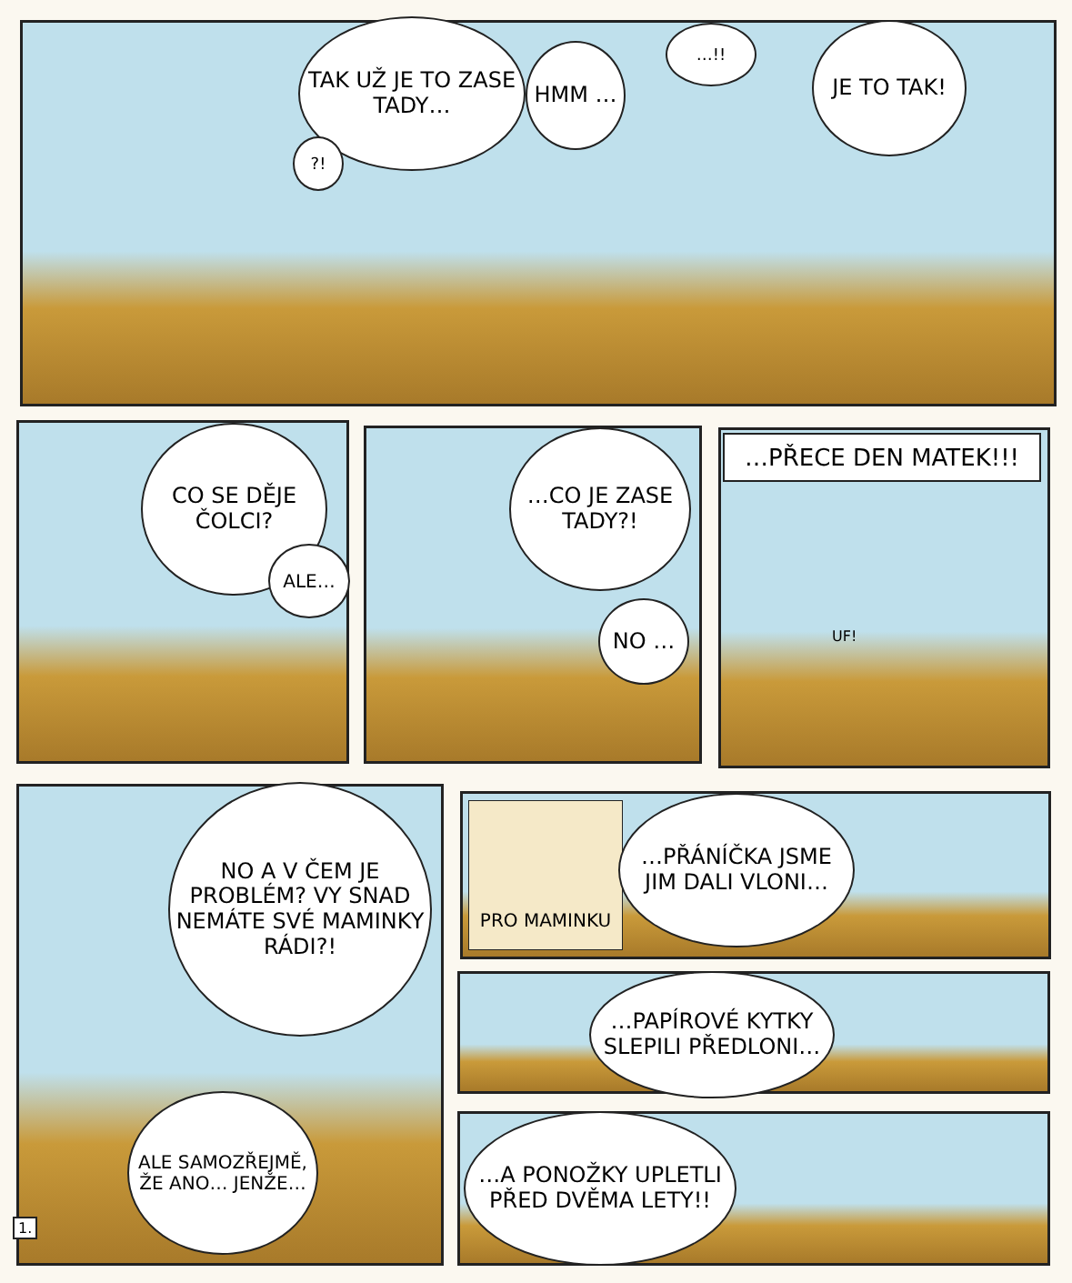TAK UŽ JE TO ZASE TADY…
?!
HMM …
…!! JE TO TAK!
CO SE DĚJE ČOLCI?
ALE…
…CO JE ZASE TADY?!
NO …
…PŘECE DEN MATEK!!!
UF!
NO A V ČEM JE PROBLÉM? VY SNAD NEMÁTE SVÉ MAMINKY RÁDI?!
ALE SAMOZŘEJMĚ, ŽE ANO… JENŽE…
1.
PRO MAMINKU
…PŘÁNÍČKA JSME JIM DALI VLONI…
…PAPÍROVÉ KYTKY SLEPILI PŘEDLONI…
…A PONOŽKY UPLETLI PŘED DVĚMA LETY!!